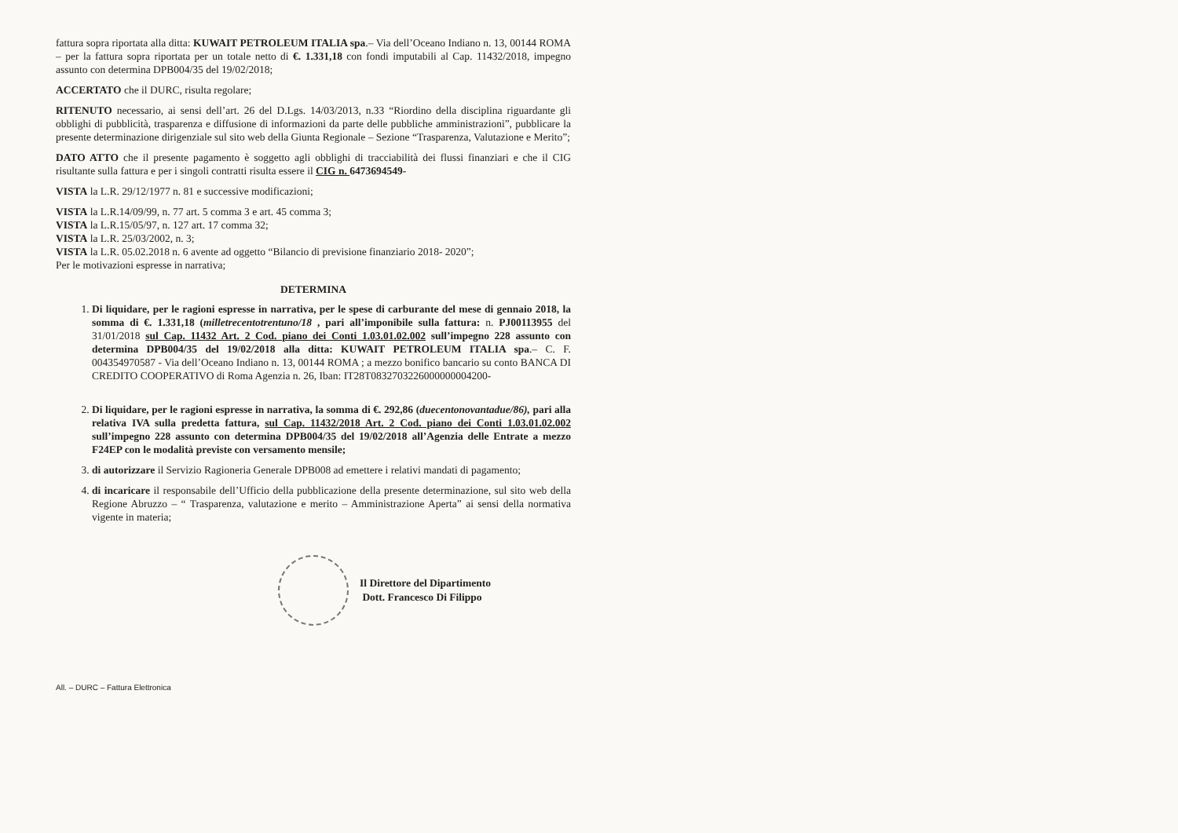fattura sopra riportata alla ditta: KUWAIT PETROLEUM ITALIA spa.– Via dell’Oceano Indiano n. 13, 00144 ROMA – per la fattura sopra riportata per un totale netto di €. 1.331,18 con fondi imputabili al Cap. 11432/2018, impegno assunto con determina DPB004/35 del 19/02/2018;
ACCERTATO che il DURC, risulta regolare;
RITENUTO necessario, ai sensi dell’art. 26 del D.Lgs. 14/03/2013, n.33 “Riordino della disciplina riguardante gli obblighi di pubblicità, trasparenza e diffusione di informazioni da parte delle pubbliche amministrazioni”, pubblicare la presente determinazione dirigenziale sul sito web della Giunta Regionale – Sezione “Trasparenza, Valutazione e Merito”;
DATO ATTO che il presente pagamento è soggetto agli obblighi di tracciabilità dei flussi finanziari e che il CIG risultante sulla fattura e per i singoli contratti risulta essere il CIG n. 6473694549-
VISTA la L.R. 29/12/1977 n. 81 e successive modificazioni;
VISTA la L.R.14/09/99, n. 77 art. 5 comma 3 e art. 45 comma 3;
VISTA la L.R.15/05/97, n. 127 art. 17 comma 32;
VISTA la L.R. 25/03/2002, n. 3;
VISTA la L.R. 05.02.2018 n. 6 avente ad oggetto “Bilancio di previsione finanziario 2018- 2020”;
Per le motivazioni espresse in narrativa;
DETERMINA
1. Di liquidare, per le ragioni espresse in narrativa, per le spese di carburante del mese di gennaio 2018, la somma di €. 1.331,18 (milletrecentotrentuno/18 , pari all’imponibile sulla fattura: n. PJ00113955 del 31/01/2018 sul Cap. 11432 Art. 2 Cod. piano dei Conti 1.03.01.02.002 sull’impegno 228 assunto con determina DPB004/35 del 19/02/2018 alla ditta: KUWAIT PETROLEUM ITALIA spa.– C. F. 004354970587 - Via dell’Oceano Indiano n. 13, 00144 ROMA ; a mezzo bonifico bancario su conto BANCA DI CREDITO COOPERATIVO di Roma Agenzia n. 26, Iban: IT28T0832703226000000004200-
2. Di liquidare, per le ragioni espresse in narrativa, la somma di €. 292,86 (duecentonovantadue/86), pari alla relativa IVA sulla predetta fattura, sul Cap. 11432/2018 Art. 2 Cod. piano dei Conti 1.03.01.02.002 sull’impegno 228 assunto con determina DPB004/35 del 19/02/2018 all’Agenzia delle Entrate a mezzo F24EP con le modalità previste con versamento mensile;
3. di autorizzare il Servizio Ragioneria Generale DPB008 ad emettere i relativi mandati di pagamento;
4. di incaricare il responsabile dell’Ufficio della pubblicazione della presente determinazione, sul sito web della Regione Abruzzo – “ Trasparenza, valutazione e merito – Amministrazione Aperta” ai sensi della normativa vigente in materia;
Il Direttore del Dipartimento
Dott. Francesco Di Filippo
All. – DURC – Fattura Elettronica